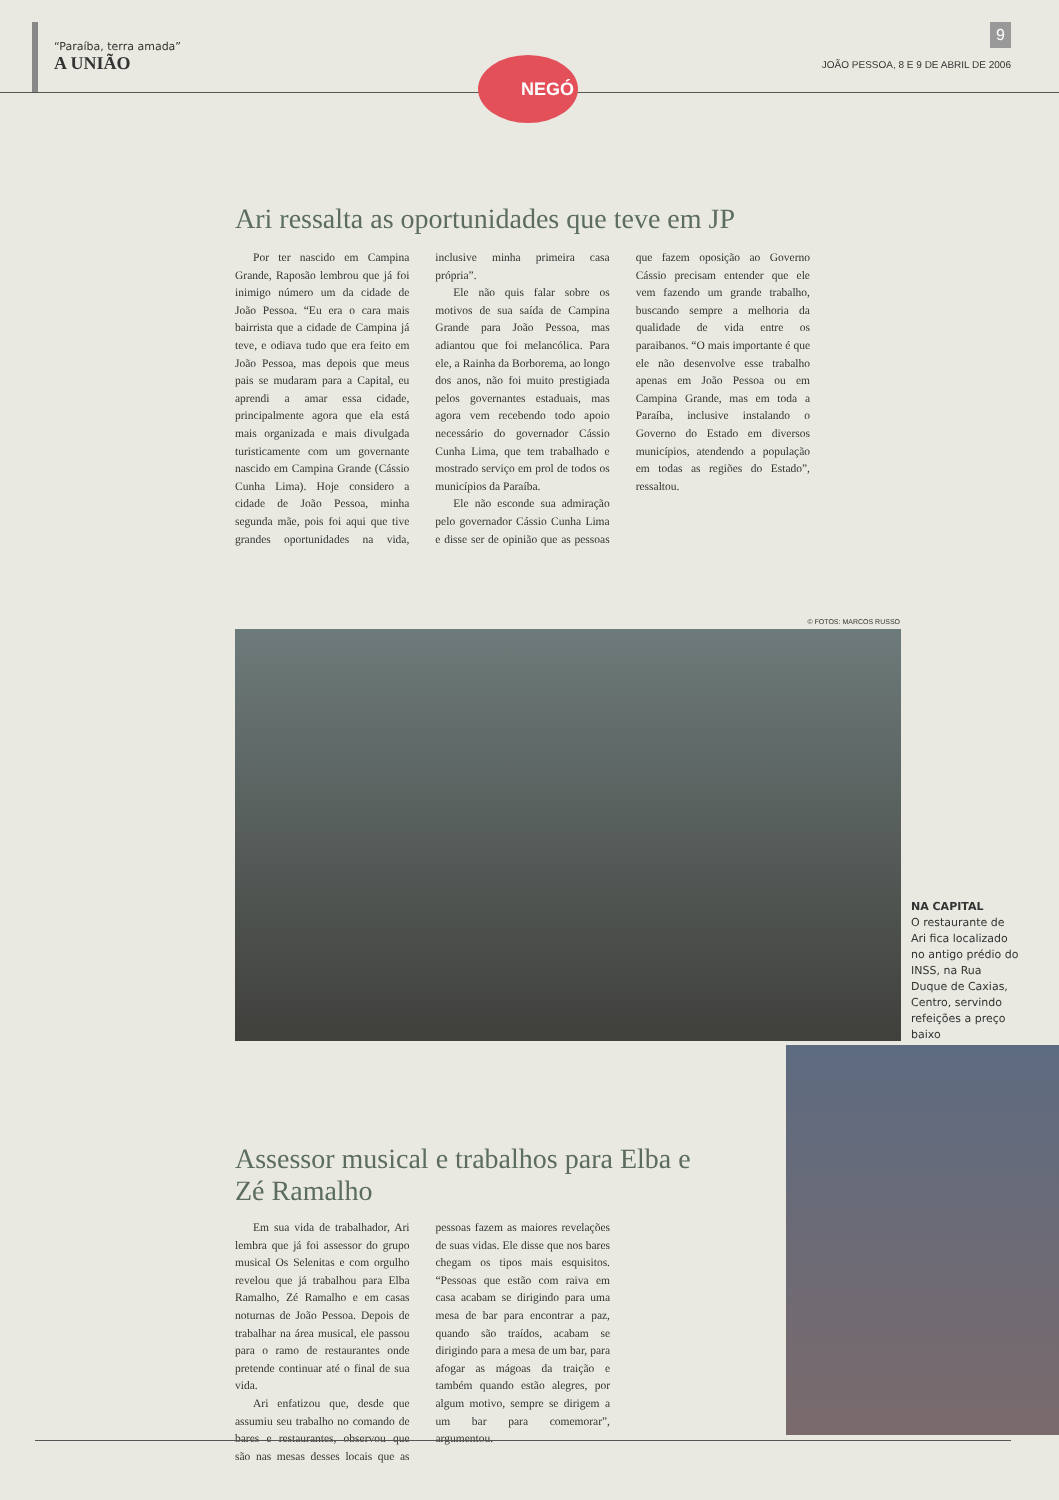“Paraíba, terra amada”
A UNIÃO
9
JOÃO PESSOA, 8 E 9 DE ABRIL DE 2006
NEGÓ
Ari ressalta as oportunidades que teve em JP
Por ter nascido em Campina Grande, Raposão lembrou que já foi inimigo número um da cidade de João Pessoa. “Eu era o cara mais bairrista que a cidade de Campina já teve, e odiava tudo que era feito em João Pessoa, mas depois que meus pais se mudaram para a Capital, eu aprendi a amar essa cidade, principalmente agora que ela está mais organizada e mais divulgada turisticamente com um governante nascido em Campina Grande (Cássio Cunha Lima). Hoje considero a cidade de João Pessoa, minha segunda mãe, pois foi aqui que tive grandes oportunidades na vida, inclusive minha primeira casa própria”.
Ele não quis falar sobre os motivos de sua saída de Campina Grande para João Pessoa, mas adiantou que foi melancólica. Para ele, a Rainha da Borborema, ao longo dos anos, não foi muito prestigiada pelos governantes estaduais, mas agora vem recebendo todo apoio necessário do governador Cássio Cunha Lima, que tem trabalhado e mostrado serviço em prol de todos os municípios da Paraíba.
Ele não esconde sua admiração pelo governador Cássio Cunha Lima e disse ser de opinião que as pessoas que fazem oposição ao Governo Cássio precisam entender que ele vem fazendo um grande trabalho, buscando sempre a melhoria da qualidade de vida entre os paraibanos. “O mais importante é que ele não desenvolve esse trabalho apenas em João Pessoa ou em Campina Grande, mas em toda a Paraíba, inclusive instalando o Governo do Estado em diversos municípios, atendendo a população em todas as regiões do Estado”, ressaltou.
© FOTOS: MARCOS RUSSO
NA CAPITAL
O restaurante de Ari fica localizado no antigo prédio do INSS, na Rua Duque de Caxias, Centro, servindo refeições a preço baixo
Assessor musical e trabalhos para Elba e Zé Ramalho
Em sua vida de trabalhador, Ari lembra que já foi assessor do grupo musical Os Selenitas e com orgulho revelou que já trabalhou para Elba Ramalho, Zé Ramalho e em casas noturnas de João Pessoa. Depois de trabalhar na área musical, ele passou para o ramo de restaurantes onde pretende continuar até o final de sua vida.
Ari enfatizou que, desde que assumiu seu trabalho no comando de bares e restaurantes, observou que são nas mesas desses locais que as pessoas fazem as maiores revelações de suas vidas. Ele disse que nos bares chegam os tipos mais esquisitos. “Pessoas que estão com raiva em casa acabam se dirigindo para uma mesa de bar para encontrar a paz, quando são traídos, acabam se dirigindo para a mesa de um bar, para afogar as mágoas da traição e também quando estão alegres, por algum motivo, sempre se dirigem a um bar para comemorar”, argumentou.